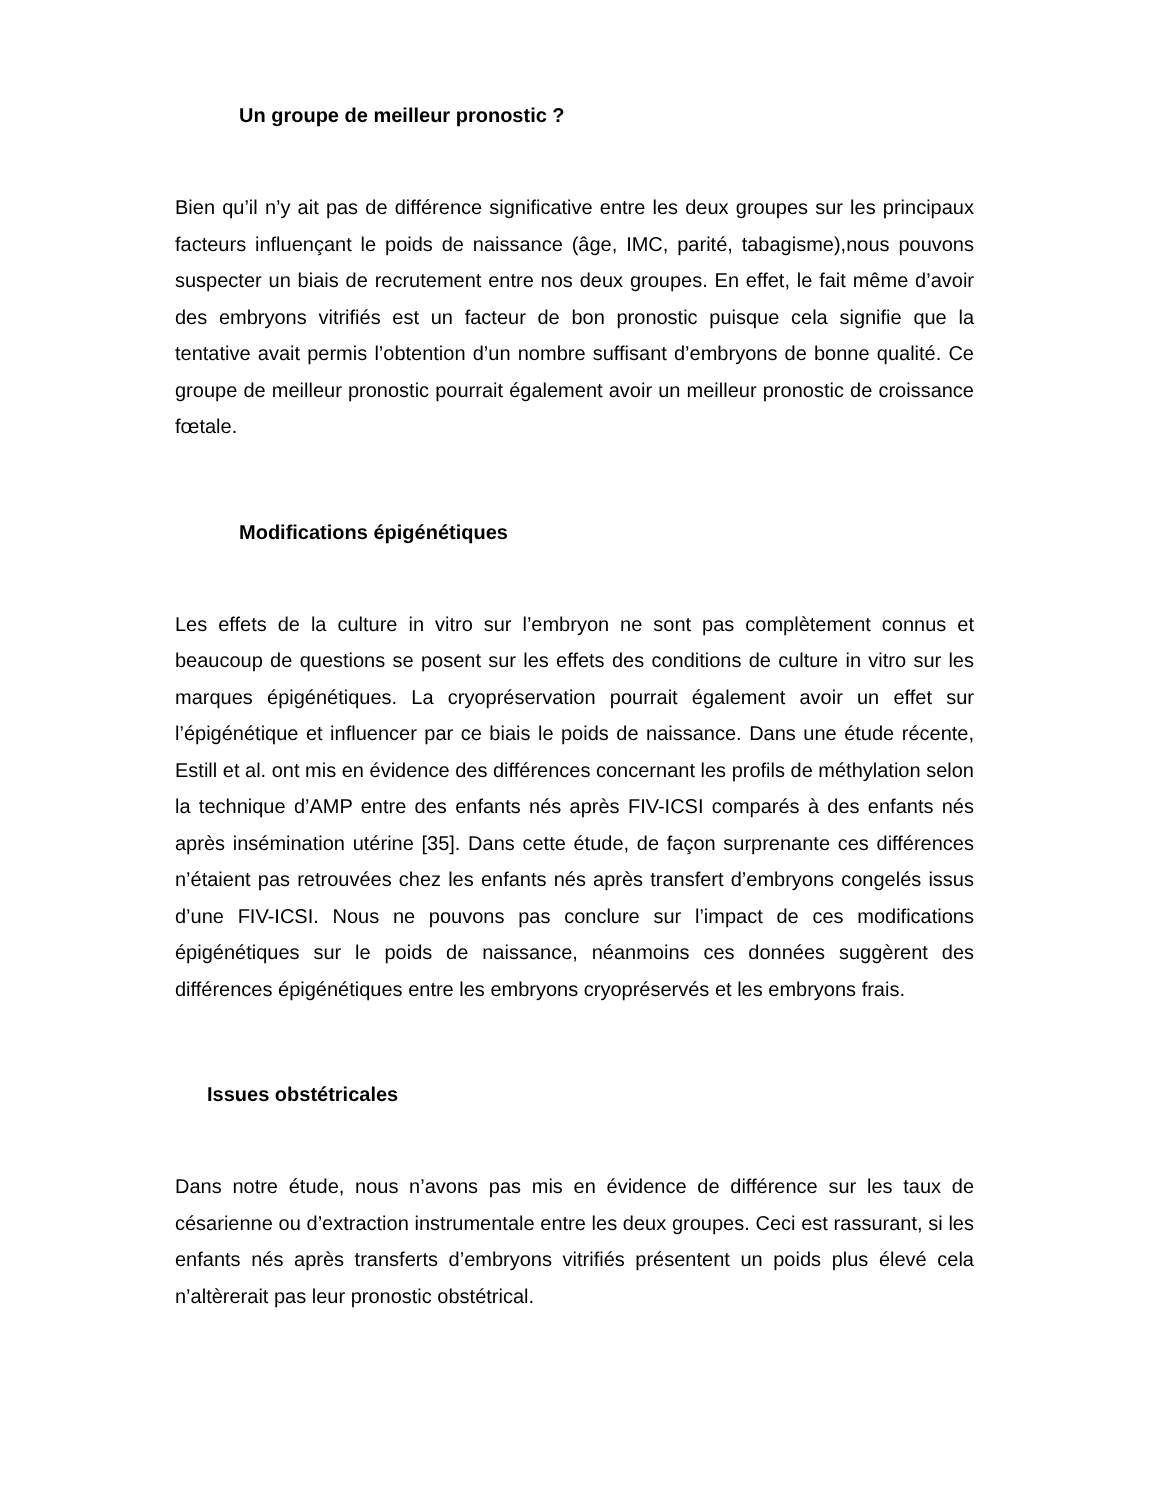Un groupe de meilleur pronostic ?
Bien qu’il n’y ait pas de différence significative entre les deux groupes sur les principaux facteurs influençant le poids de naissance (âge, IMC, parité, tabagisme),nous pouvons suspecter un biais de recrutement entre nos deux groupes. En effet, le fait même d’avoir des embryons vitrifiés est un facteur de bon pronostic puisque cela signifie que la tentative avait permis l’obtention d’un nombre suffisant d’embryons de bonne qualité. Ce groupe de meilleur pronostic pourrait également avoir un meilleur pronostic de croissance fœtale.
Modifications épigénétiques
Les effets de la culture in vitro sur l’embryon ne sont pas complètement connus et beaucoup de questions se posent sur les effets des conditions de culture in vitro sur les marques épigénétiques. La cryopréservation pourrait également avoir un effet sur l’épigénétique et influencer par ce biais le poids de naissance. Dans une étude récente, Estill et al. ont mis en évidence des différences concernant les profils de méthylation selon la technique d’AMP entre des enfants nés après FIV-ICSI comparés à des enfants nés après insémination utérine [35]. Dans cette étude, de façon surprenante ces différences n’étaient pas retrouvées chez les enfants nés après transfert d’embryons congelés issus d’une FIV-ICSI. Nous ne pouvons pas conclure sur l’impact de ces modifications épigénétiques sur le poids de naissance, néanmoins ces données suggèrent des différences épigénétiques entre les embryons cryopréservés et les embryons frais.
Issues obstétricales
Dans notre étude, nous n’avons pas mis en évidence de différence sur les taux de césarienne ou d’extraction instrumentale entre les deux groupes. Ceci est rassurant, si les enfants nés après transferts d’embryons vitrifiés présentent un poids plus élevé cela n’altèrerait pas leur pronostic obstétrical.